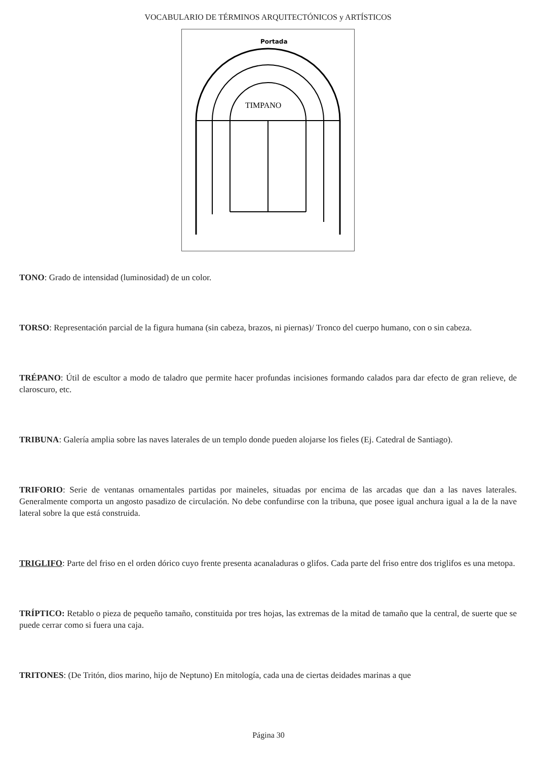VOCABULARIO DE TÉRMINOS ARQUITECTÓNICOS y ARTÍSTICOS
Portada
TIMPANO
TONO: Grado de intensidad (luminosidad) de un color.
TORSO: Representación parcial de la figura humana (sin cabeza, brazos, ni piernas)/ Tronco del cuerpo humano, con o sin cabeza.
TRÉPANO: Útil de escultor a modo de taladro que permite hacer profundas incisiones formando calados para dar efecto de gran relieve, de claroscuro, etc.
TRIBUNA: Galería amplia sobre las naves laterales de un templo donde pueden alojarse los fieles (Ej. Catedral de Santiago).
TRIFORIO: Serie de ventanas ornamentales partidas por maineles, situadas por encima de las arcadas que dan a las naves laterales. Generalmente comporta un angosto pasadizo de circulación. No debe confundirse con la tribuna, que posee igual anchura igual a la de la nave lateral sobre la que está construida.
TRIGLIFO: Parte del friso en el orden dórico cuyo frente presenta acanaladuras o glifos. Cada parte del friso entre dos triglifos es una metopa.
TRÍPTICO: Retablo o pieza de pequeño tamaño, constituida por tres hojas, las extremas de la mitad de tamaño que la central, de suerte que se puede cerrar como si fuera una caja.
TRITONES: (De Tritón, dios marino, hijo de Neptuno) En mitología, cada una de ciertas deidades marinas a que
Página 30